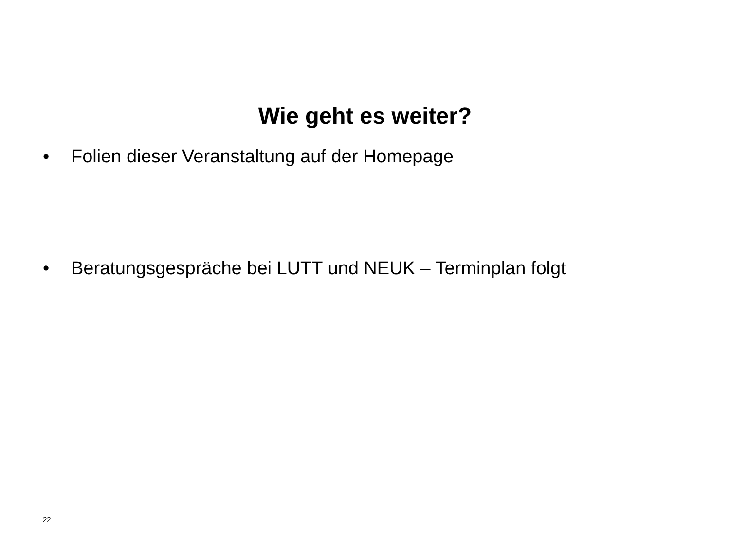Wie geht es weiter?
• Folien dieser Veranstaltung auf der Homepage
• Beratungsgespräche bei LUTT und NEUK – Terminplan folgt
22